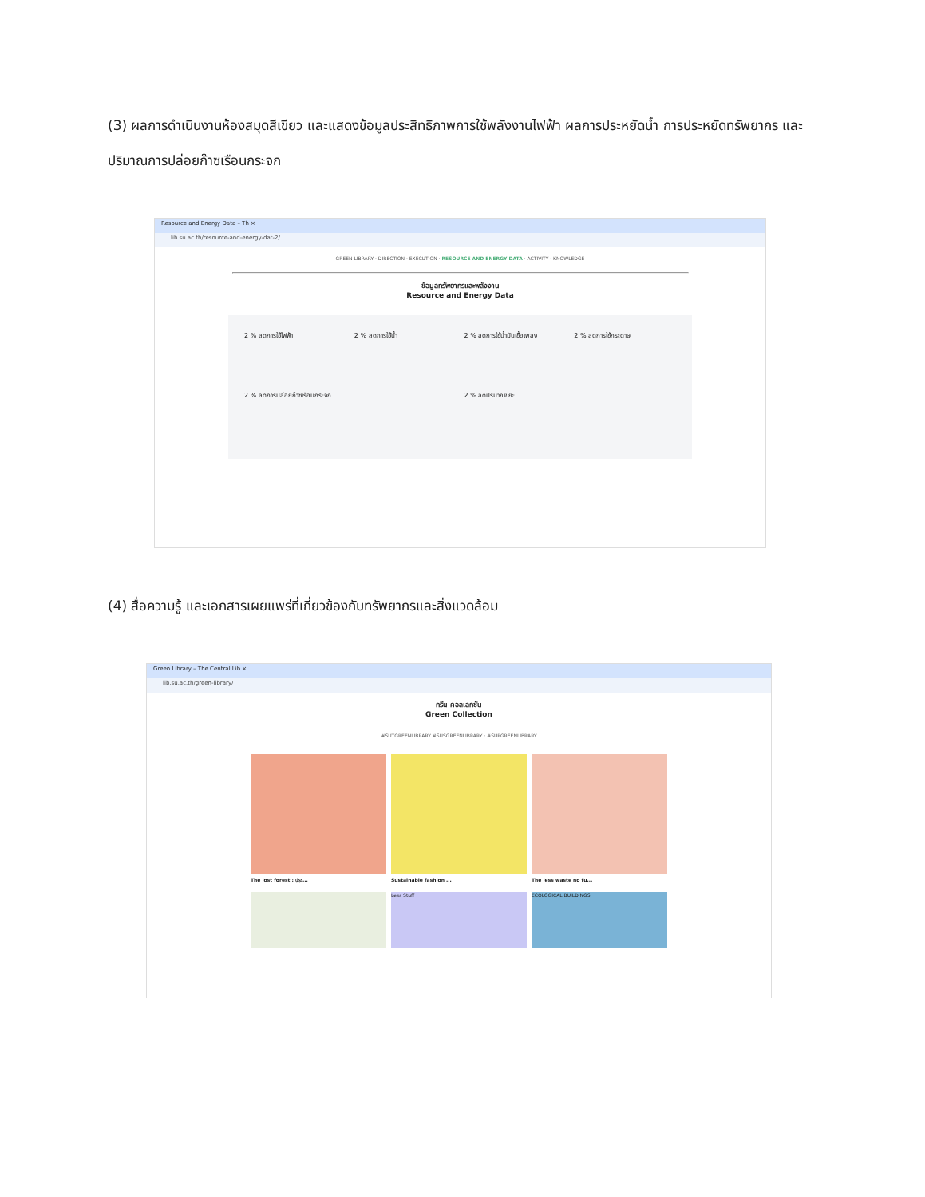(3) ผลการดำเนินงานห้องสมุดสีเขียว และแสดงข้อมูลประสิทธิภาพการใช้พลังงานไฟฟ้า ผลการประหยัดน้ำ การประหยัดทรัพยากร และปริมาณการปล่อยก๊าซเรือนกระจก
Resource and Energy Data – Th ×
lib.su.ac.th/resource-and-energy-dat-2/
GREEN LIBRARY · DIRECTION · EXECUTION · RESOURCE AND ENERGY DATA · ACTIVITY · KNOWLEDGE
ข้อมูลทรัพยากรและพลังงาน
Resource and Energy Data
2 % ลดการใช้ไฟฟ้า
2 % ลดการใช้น้ำ
2 % ลดการใช้น้ำมันเชื้อเพลง
2 % ลดการใช้กระดาษ
2 % ลดการปล่อยก๊าซเรือนกระจก
2 % ลดปริมาณขยะ
(4) สื่อความรู้ และเอกสารเผยแพร่ที่เกี่ยวข้องกับทรัพยากรและสิ่งแวดล้อม
Green Library – The Central Lib ×
lib.su.ac.th/green-library/
กรีน คอลเลกชัน
Green Collection
#SUTGREENLIBRARY #SUSGREENLIBRARY · #SUPGREENLIBRARY
The lost forest : ประ... Sustainable fashion ... The less waste no fu...
Less Stuff ECOLOGICAL BUILDINGS